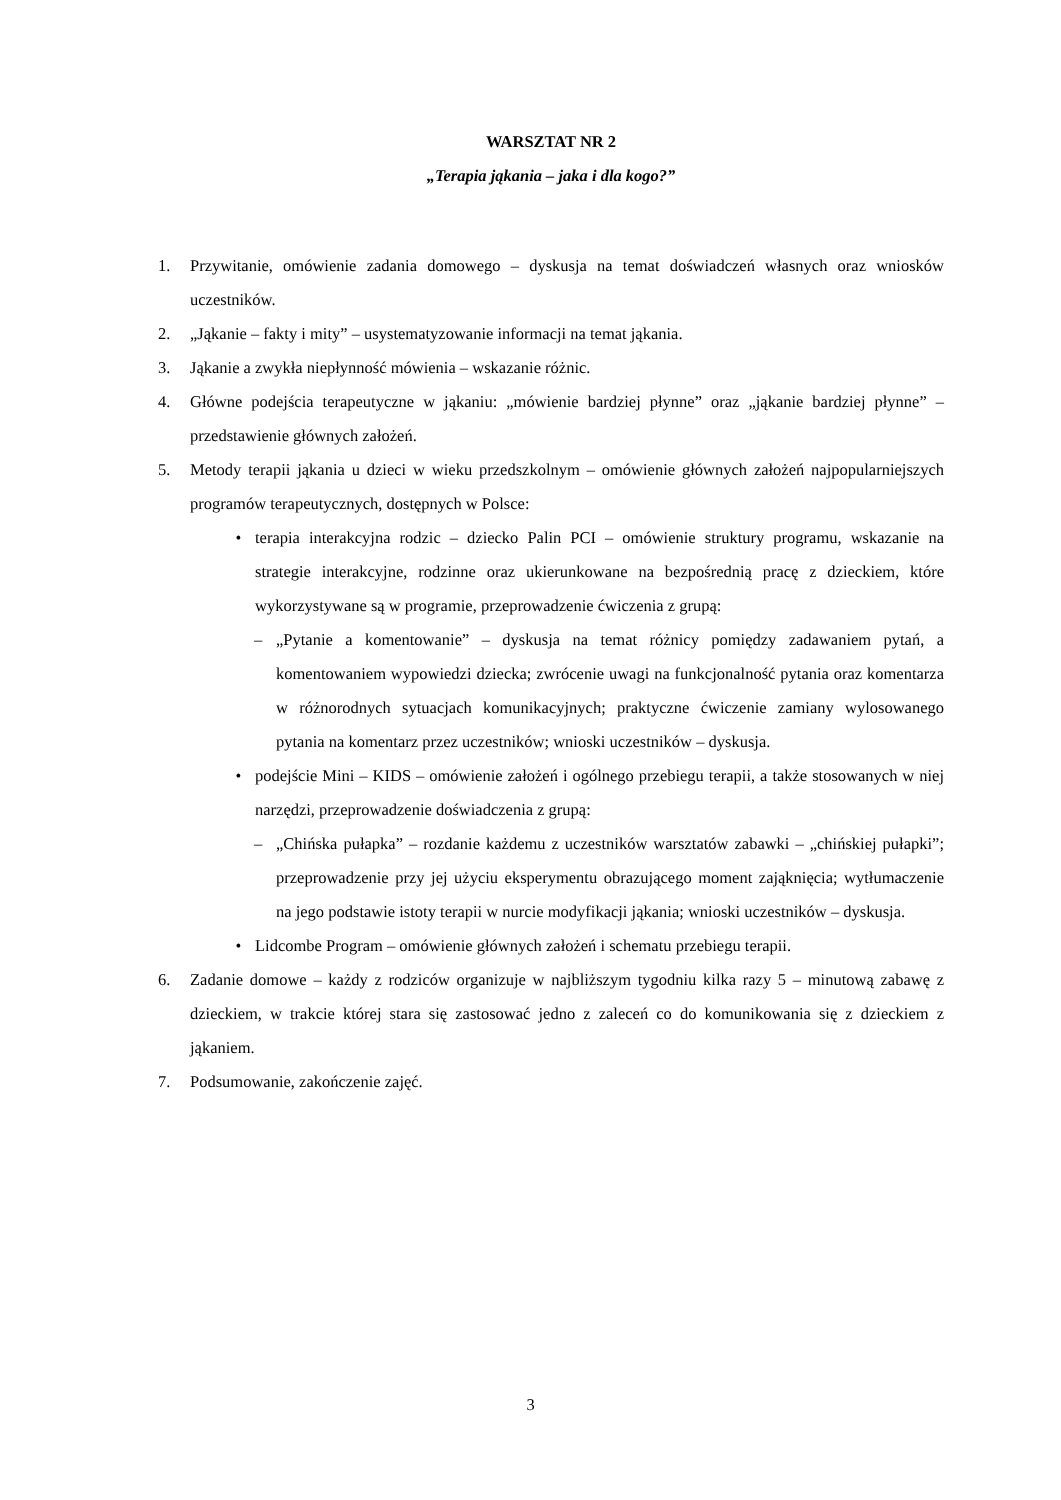WARSZTAT NR 2
„Terapia jąkania – jaka i dla kogo?”
1. Przywitanie, omówienie zadania domowego – dyskusja na temat doświadczeń własnych oraz wniosków uczestników.
2. „Jąkanie – fakty i mity” – usystematyzowanie informacji na temat jąkania.
3. Jąkanie a zwykła niepłynność mówienia – wskazanie różnic.
4. Główne podejścia terapeutyczne w jąkaniu: „mówienie bardziej płynne” oraz „jąkanie bardziej płynne” – przedstawienie głównych założeń.
5. Metody terapii jąkania u dzieci w wieku przedszkolnym – omówienie głównych założeń najpopularniejszych programów terapeutycznych, dostępnych w Polsce:
• terapia interakcyjna rodzic – dziecko Palin PCI – omówienie struktury programu, wskazanie na strategie interakcyjne, rodzinne oraz ukierunkowane na bezpośrednią pracę z dzieckiem, które wykorzystywane są w programie, przeprowadzenie ćwiczenia z grupą:
– „Pytanie a komentowanie” – dyskusja na temat różnicy pomiędzy zadawaniem pytań, a komentowaniem wypowiedzi dziecka; zwrócenie uwagi na funkcjonalność pytania oraz komentarza w różnorodnych sytuacjach komunikacyjnych; praktyczne ćwiczenie zamiany wylosowanego pytania na komentarz przez uczestników; wnioski uczestników – dyskusja.
• podejście Mini – KIDS – omówienie założeń i ogólnego przebiegu terapii, a także stosowanych w niej narzędzi, przeprowadzenie doświadczenia z grupą:
– „Chińska pułapka” – rozdanie każdemu z uczestników warsztatów zabawki – „chińskiej pułapki”; przeprowadzenie przy jej użyciu eksperymentu obrazującego moment zająknięcia; wytłumaczenie na jego podstawie istoty terapii w nurcie modyfikacji jąkania; wnioski uczestników – dyskusja.
• Lidcombe Program – omówienie głównych założeń i schematu przebiegu terapii.
6. Zadanie domowe – każdy z rodziców organizuje w najbliższym tygodniu kilka razy 5 – minutową zabawę z dzieckiem, w trakcie której stara się zastosować jedno z zaleceń co do komunikowania się z dzieckiem z jąkaniem.
7. Podsumowanie, zakończenie zajęć.
3